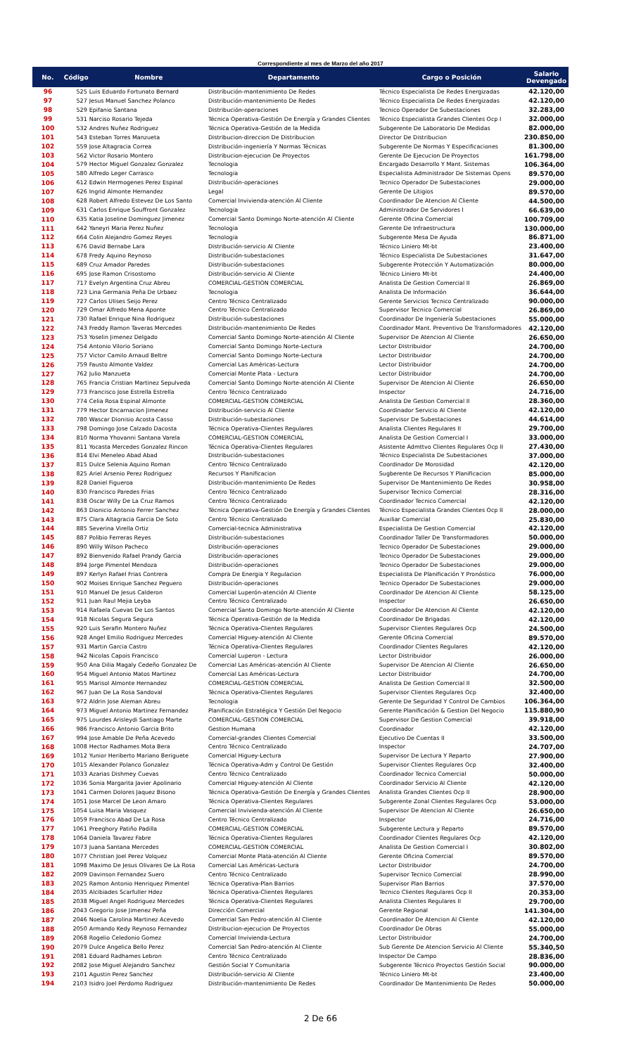Correspondiente al mes de Marzo del año 2017
| No. | Código | Nombre | Departamento | Cargo o Posición | Salario Devengado |
| --- | --- | --- | --- | --- | --- |
| 96 | 525 | Luis Eduardo Fortunato Bernard | Distribución-mantenimiento De Redes | Técnico Especialista De Redes Energizadas | 42.120,00 |
| 97 | 527 | Jesus Manuel Sanchez Polanco | Distribución-mantenimiento De Redes | Técnico Especialista De Redes Energizadas | 42.120,00 |
| 98 | 529 | Epifanio Santana | Distribución-operaciones | Tecnico Operador De Subestaciones | 32.283,00 |
| 99 | 531 | Narciso Rosario Tejeda | Técnica Operativa-Gestión De Energía y Grandes Clientes | Técnico Especialista Grandes Clientes Ocp I | 32.000,00 |
| 100 | 532 | Andres Nuñez Rodriguez | Técnica Operativa-Gestión de la Medida | Subgerente De Laboratorio De Medidas | 82.000,00 |
| 101 | 543 | Esteban Torres Manzueta | Distribucion-direccion De Distribucion | Director De Distribucion | 230.850,00 |
| 102 | 559 | Jose Altagracia Correa | Distribución-ingeniería Y Normas Técnicas | Subgerente De Normas Y Especificaciones | 81.300,00 |
| 103 | 562 | Victor Rosario Montero | Distribucion-ejecucion De Proyectos | Gerente De Ejecucion De Proyectos | 161.798,00 |
| 104 | 579 | Hector Miguel Gonzalez Gonzalez | Tecnologia | Encargado Desarrollo Y Mant. Sistemas | 106.364,00 |
| 105 | 580 | Alfredo Leger Carrasco | Tecnologia | Especialista Administrador De Sistemas Opens | 89.570,00 |
| 106 | 612 | Edwin Hermogenes Perez Espinal | Distribución-operaciones | Tecnico Operador De Subestaciones | 29.000,00 |
| 107 | 626 | Ingrid Almonte Hernandez | Legal | Gerente De Litigios | 89.570,00 |
| 108 | 628 | Robert Alfredo Estevez De Los Santo | Comercial Invivienda-atención Al Cliente | Coordinador De Atencion Al Cliente | 44.500,00 |
| 109 | 631 | Carlos Enrique Souffront Gonzalez | Tecnologia | Administrador De Servidores I | 66.639,00 |
| 110 | 635 | Katia Joseline Dominguez Jimenez | Comercial Santo Domingo Norte-atención Al Cliente | Gerente Oficina Comercial | 100.709,00 |
| 111 | 642 | Yaneyri Maria Perez Nuñez | Tecnologia | Gerente De Infraestructura | 130.000,00 |
| 112 | 664 | Colin Alejandro Gomez Reyes | Tecnologia | Subgerente Mesa De Ayuda | 86.871,00 |
| 113 | 676 | David Bernabe Lara | Distribución-servicio Al Cliente | Técnico Liniero Mt-bt | 23.400,00 |
| 114 | 678 | Fredy Aquino Reynoso | Distribución-subestaciones | Técnico Especialista De Subestaciones | 31.647,00 |
| 115 | 689 | Cruz Amador Paredes | Distribución-subestaciones | Subgerente Protección Y Automatización | 80.000,00 |
| 116 | 695 | Jose Ramon Crisostomo | Distribución-servicio Al Cliente | Técnico Liniero Mt-bt | 24.400,00 |
| 117 | 717 | Evelyn Argentina Cruz Abreu | COMERCIAL-GESTION COMERCIAL | Analista De Gestion Comercial II | 26.869,00 |
| 118 | 723 | Lina Germania Peña De Urbaez | Tecnologia | Analista De Información | 36.644,00 |
| 119 | 727 | Carlos Ulises Seijo Perez | Centro Técnico Centralizado | Gerente Servicios Tecnico Centralizado | 90.000,00 |
| 120 | 729 | Omar Alfredo Mena Aponte | Centro Técnico Centralizado | Supervisor Tecnico Comercial | 26.869,00 |
| 121 | 730 | Rafael Enrique Nina Rodriguez | Distribución-subestaciones | Coordinador De Ingeniería Subestaciones | 55.000,00 |
| 122 | 743 | Freddy Ramon Taveras Mercedes | Distribución-mantenimiento De Redes | Coordinador Mant. Preventivo De Transformadores | 42.120,00 |
| 123 | 753 | Yoselin Jimenez Delgado | Comercial Santo Domingo Norte-atención Al Cliente | Supervisor De Atencion Al Cliente | 26.650,00 |
| 124 | 754 | Antonio Vilorio Soriano | Comercial Santo Domingo Norte-Lectura | Lector Distribuidor | 24.700,00 |
| 125 | 757 | Victor Camilo Arnaud Beltre | Comercial Santo Domingo Norte-Lectura | Lector Distribuidor | 24.700,00 |
| 126 | 759 | Fausto Almonte Valdez | Comercial Las Américas-Lectura | Lector Distribuidor | 24.700,00 |
| 127 | 762 | Julio Manzueta | Comercial Monte Plata - Lectura | Lector Distribuidor | 24.700,00 |
| 128 | 765 | Francia Cristian Martinez Sepulveda | Comercial Santo Domingo Norte-atención Al Cliente | Supervisor De Atencion Al Cliente | 26.650,00 |
| 129 | 773 | Francisco Jose Estrella Estrella | Centro Técnico Centralizado | Inspector | 24.716,00 |
| 130 | 774 | Celia Rosa Espinal Almonte | COMERCIAL-GESTION COMERCIAL | Analista De Gestion Comercial II | 28.360,00 |
| 131 | 779 | Hector Encarnacion Jimenez | Distribución-servicio Al Cliente | Coordinador Servicio Al Cliente | 42.120,00 |
| 132 | 780 | Wascar Dionisio Acosta Casso | Distribución-subestaciones | Supervisor De Subestaciones | 44.614,00 |
| 133 | 798 | Domingo Jose Calzado Dacosta | Técnica Operativa-Clientes Regulares | Analista Clientes Regulares II | 29.700,00 |
| 134 | 810 | Norma Yhovanni Santana Varela | COMERCIAL-GESTION COMERCIAL | Analista De Gestion Comercial I | 33.000,00 |
| 135 | 811 | Yocasta Mercedes Gonzalez Rincon | Técnica Operativa-Clientes Regulares | Asistente Admttvo Clientes Regulares Ocp II | 27.430,00 |
| 136 | 814 | Elvi Meneleo Abad Abad | Distribución-subestaciones | Técnico Especialista De Subestaciones | 37.000,00 |
| 137 | 815 | Dulce Selenia Aquino Roman | Centro Técnico Centralizado | Coordinador De Morosidad | 42.120,00 |
| 138 | 825 | Ariel Arsenio Perez Rodriguez | Recursos Y Planificacion | Sugberente De Recursos Y Planificacion | 85.000,00 |
| 139 | 828 | Daniel Figueroa | Distribución-mantenimiento De Redes | Supervisor De Mantenimiento De Redes | 30.958,00 |
| 140 | 830 | Francisco Paredes Frias | Centro Técnico Centralizado | Supervisor Tecnico Comercial | 28.316,00 |
| 141 | 838 | Oscar Willy De La Cruz Ramos | Centro Técnico Centralizado | Coordinador Tecnico Comercial | 42.120,00 |
| 142 | 863 | Dionicio Antonio Ferrer Sanchez | Técnica Operativa-Gestión De Energía y Grandes Clientes | Técnico Especialista Grandes Clientes Ocp II | 28.000,00 |
| 143 | 875 | Clara Altagracia Garcia De Soto | Centro Técnico Centralizado | Auxiliar Comercial | 25.830,00 |
| 144 | 885 | Severina Virella Ortiz | Comercial-tecnica Administrativa | Especialista De Gestion Comercial | 42.120,00 |
| 145 | 887 | Polibio Ferreras Reyes | Distribución-subestaciones | Coordinador Taller De Transformadores | 50.000,00 |
| 146 | 890 | Willy Wilson Pacheco | Distribución-operaciones | Tecnico Operador De Subestaciones | 29.000,00 |
| 147 | 892 | Bienvenido Rafael Prandy Garcia | Distribución-operaciones | Tecnico Operador De Subestaciones | 29.000,00 |
| 148 | 894 | Jorge Pimentel Mendoza | Distribución-operaciones | Tecnico Operador De Subestaciones | 29.000,00 |
| 149 | 897 | Kerlyn Rafael Frias Contrera | Compra De Energia Y Regulacion | Especialista De Planificación Y Pronóstico | 76.000,00 |
| 150 | 902 | Moises Enrique Sanchez Peguero | Distribución-operaciones | Tecnico Operador De Subestaciones | 29.000,00 |
| 151 | 910 | Manuel De Jesus Calderon | Comercial Luperón-atención Al Cliente | Coordinador De Atencion Al Cliente | 58.125,00 |
| 152 | 911 | Juan Raul Mejia Leyba | Centro Técnico Centralizado | Inspector | 26.650,00 |
| 153 | 914 | Rafaela Cuevas De Los Santos | Comercial Santo Domingo Norte-atención Al Cliente | Coordinador De Atencion Al Cliente | 42.120,00 |
| 154 | 918 | Nicolas Segura Segura | Técnica Operativa-Gestión de la Medida | Coordinador De Brigadas | 42.120,00 |
| 155 | 920 | Luis Serafin Montero Nuñez | Técnica Operativa-Clientes Regulares | Supervisor Clientes Regulares Ocp | 24.500,00 |
| 156 | 928 | Angel Emilio Rodriguez Mercedes | Comercial Higuey-atención Al Cliente | Gerente Oficina Comercial | 89.570,00 |
| 157 | 931 | Martin Garcia Castro | Técnica Operativa-Clientes Regulares | Coordinador Clientes Regulares | 42.120,00 |
| 158 | 942 | Nicolas Capois Francisco | Comercial Luperon - Lectura | Lector Distribuidor | 26.000,00 |
| 159 | 950 | Ana Dilia Magaly Cedeño Gonzalez De | Comercial Las Américas-atención Al Cliente | Supervisor De Atencion Al Cliente | 26.650,00 |
| 160 | 954 | Miguel Antonio Matos Martinez | Comercial Las Américas-Lectura | Lector Distribuidor | 24.700,00 |
| 161 | 955 | Marisol Almonte Hernandez | COMERCIAL-GESTION COMERCIAL | Analista De Gestion Comercial II | 32.500,00 |
| 162 | 967 | Juan De La Rosa Sandoval | Técnica Operativa-Clientes Regulares | Supervisor Clientes Regulares Ocp | 32.400,00 |
| 163 | 972 | Aldrin Jose Aleman Abreu | Tecnologia | Gerente De Seguridad Y Control De Cambios | 106.364,00 |
| 164 | 973 | Miguel Antonio Martinez Fernandez | Planificación Estratégica Y Gestión Del Negocio | Gerente Planificación & Gestion Del Negocio | 115.880,90 |
| 165 | 975 | Lourdes Arisleydi Santiago Marte | COMERCIAL-GESTION COMERCIAL | Supervisor De Gestion Comercial | 39.918,00 |
| 166 | 986 | Francisco Antonio Garcia Brito | Gestion Humana | Coordinador | 42.120,00 |
| 167 | 994 | Jose Amable De Peña Acevedo | Comercial-grandes Clientes Comercial | Ejecutivo De Cuentas II | 33.500,00 |
| 168 | 1008 | Hector Radhames Mota Bera | Centro Técnico Centralizado | Inspector | 24.707,00 |
| 169 | 1012 | Yunior Heriberto Mariano Beriguete | Comercial Higuey-Lectura | Supervisor De Lectura Y Reparto | 27.900,00 |
| 170 | 1015 | Alexander Polanco Gonzalez | Técnica Operativa-Adm y Control De Gestión | Supervisor Clientes Regulares Ocp | 32.400,00 |
| 171 | 1033 | Azarias Dishmey Cuevas | Centro Técnico Centralizado | Coordinador Tecnico Comercial | 50.000,00 |
| 172 | 1036 | Sonia Margarita Javier Apolinario | Comercial Higuey-atención Al Cliente | Coordinador Servicio Al Cliente | 42.120,00 |
| 173 | 1041 | Carmen Dolores Jaquez Bisono | Técnica Operativa-Gestión De Energía y Grandes Clientes | Analista Grandes Clientes Ocp II | 28.900,00 |
| 174 | 1051 | Jose Marcel De Leon Amaro | Técnica Operativa-Clientes Regulares | Subgerente Zonal Clientes Regulares Ocp | 53.000,00 |
| 175 | 1054 | Luisa Maria Vasquez | Comercial Invivienda-atención Al Cliente | Supervisor De Atencion Al Cliente | 26.650,00 |
| 176 | 1059 | Francisco Abad De La Rosa | Centro Técnico Centralizado | Inspector | 24.716,00 |
| 177 | 1061 | Preeghory Patiño Padilla | COMERCIAL-GESTION COMERCIAL | Subgerente Lectura y Reparto | 89.570,00 |
| 178 | 1064 | Daniela Tavarez Fabre | Técnica Operativa-Clientes Regulares | Coordinador Clientes Regulares Ocp | 42.120,00 |
| 179 | 1073 | Juana Santana Mercedes | COMERCIAL-GESTION COMERCIAL | Analista De Gestion Comercial I | 30.802,00 |
| 180 | 1077 | Christian Joel Perez Volquez | Comercial Monte Plata-atención Al Cliente | Gerente Oficina Comercial | 89.570,00 |
| 181 | 1098 | Maximo De Jesus Olivares De La Rosa | Comercial Las Américas-Lectura | Lector Distribuidor | 24.700,00 |
| 182 | 2009 | Davinson Fernandez Suero | Centro Técnico Centralizado | Supervisor Tecnico Comercial | 28.990,00 |
| 183 | 2025 | Ramon Antonio Henriquez Pimentel | Técnica Operativa-Plan Barrios | Supervisor Plan Barrios | 37.570,00 |
| 184 | 2035 | Alcibiades Scarfuller Hdez | Técnica Operativa-Clientes Regulares | Tecnico Clientes Regulares Ocp II | 20.353,00 |
| 185 | 2038 | Miguel Angel Rodriguez Mercedes | Técnica Operativa-Clientes Regulares | Analista Clientes Regulares II | 29.700,00 |
| 186 | 2043 | Gregorio Jose Jimenez Peña | Dirección Comercial | Gerente Regional | 141.304,00 |
| 187 | 2046 | Noelia Carolina Martinez Acevedo | Comercial San Pedro-atención Al Cliente | Coordinador De Atencion Al Cliente | 42.120,00 |
| 188 | 2050 | Armando Kedy Reynoso Fernandez | Distribucion-ejecucion De Proyectos | Coordinador De Obras | 55.000,00 |
| 189 | 2068 | Rogelio Celedonio Gomez | Comercial Invivienda-Lectura | Lector Distribuidor | 24.700,00 |
| 190 | 2079 | Dulce Angelica Bello Perez | Comercial San Pedro-atención Al Cliente | Sub Gerente De Atencion Servicio Al Cliente | 55.340,50 |
| 191 | 2081 | Eduard Radhames Lebron | Centro Técnico Centralizado | Inspector De Campo | 28.836,00 |
| 192 | 2082 | Jose Miguel Alejandro Sanchez | Gestión Social Y Comunitaria | Subgerente Técnico Proyectos Gestión Social | 90.000,00 |
| 193 | 2101 | Agustin Perez Sanchez | Distribución-servicio Al Cliente | Técnico Liniero Mt-bt | 23.400,00 |
| 194 | 2103 | Isidro Joel Perdomo Rodriguez | Distribución-mantenimiento De Redes | Coordinador De Mantenimiento De Redes | 50.000,00 |
2 De 66